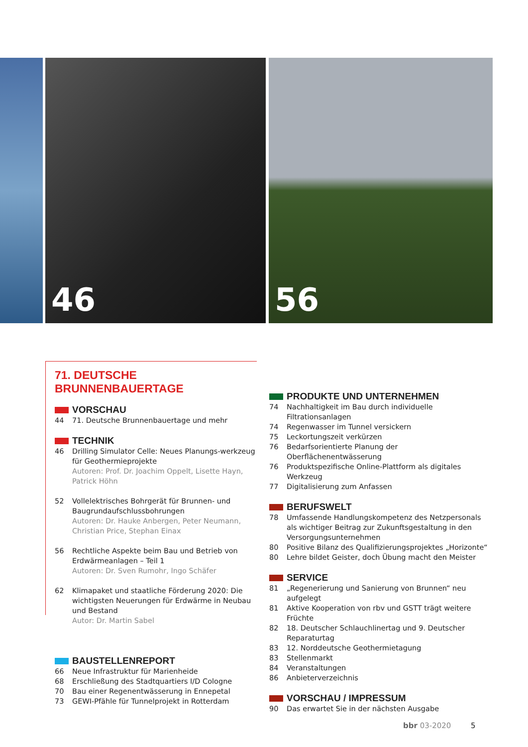46 56
71. DEUTSCHE BRUNNENBAUERTAGE
VORSCHAU
44 71. Deutsche Brunnenbauertage und mehr
TECHNIK
46 Drilling Simulator Celle: Neues Planungs-werkzeug für Geothermieprojekte
Autoren: Prof. Dr. Joachim Oppelt, Lisette Hayn, Patrick Höhn
52 Vollelektrisches Bohrgerät für Brunnen- und Baugrundaufschlussbohrungen
Autoren: Dr. Hauke Anbergen, Peter Neumann, Christian Price, Stephan Einax
56 Rechtliche Aspekte beim Bau und Betrieb von Erdwärmeanlagen – Teil 1
Autoren: Dr. Sven Rumohr, Ingo Schäfer
62 Klimapaket und staatliche Förderung 2020: Die wichtigsten Neuerungen für Erdwärme in Neubau und Bestand
Autor: Dr. Martin Sabel
BAUSTELLENREPORT
66 Neue Infrastruktur für Marienheide
68 Erschließung des Stadtquartiers I/D Cologne
70 Bau einer Regenentwässerung in Ennepetal
73 GEWI-Pfähle für Tunnelprojekt in Rotterdam
PRODUKTE UND UNTERNEHMEN
74 Nachhaltigkeit im Bau durch individuelle Filtrationsanlagen
74 Regenwasser im Tunnel versickern
75 Leckortungszeit verkürzen
76 Bedarfsorientierte Planung der Oberflächenentwässerung
76 Produktspezifische Online-Plattform als digitales Werkzeug
77 Digitalisierung zum Anfassen
BERUFSWELT
78 Umfassende Handlungskompetenz des Netzpersonals als wichtiger Beitrag zur Zukunftsgestaltung in den Versorgungsunternehmen
80 Positive Bilanz des Qualifizierungsprojektes „Horizonte“
80 Lehre bildet Geister, doch Übung macht den Meister
SERVICE
81 „Regenerierung und Sanierung von Brunnen“ neu aufgelegt
81 Aktive Kooperation von rbv und GSTT trägt weitere Früchte
82 18. Deutscher Schlauchlinertag und 9. Deutscher Reparaturtag
83 12. Norddeutsche Geothermietagung
83 Stellenmarkt
84 Veranstaltungen
86 Anbieterverzeichnis
VORSCHAU / IMPRESSUM
90 Das erwartet Sie in der nächsten Ausgabe
bbr 03-2020 5